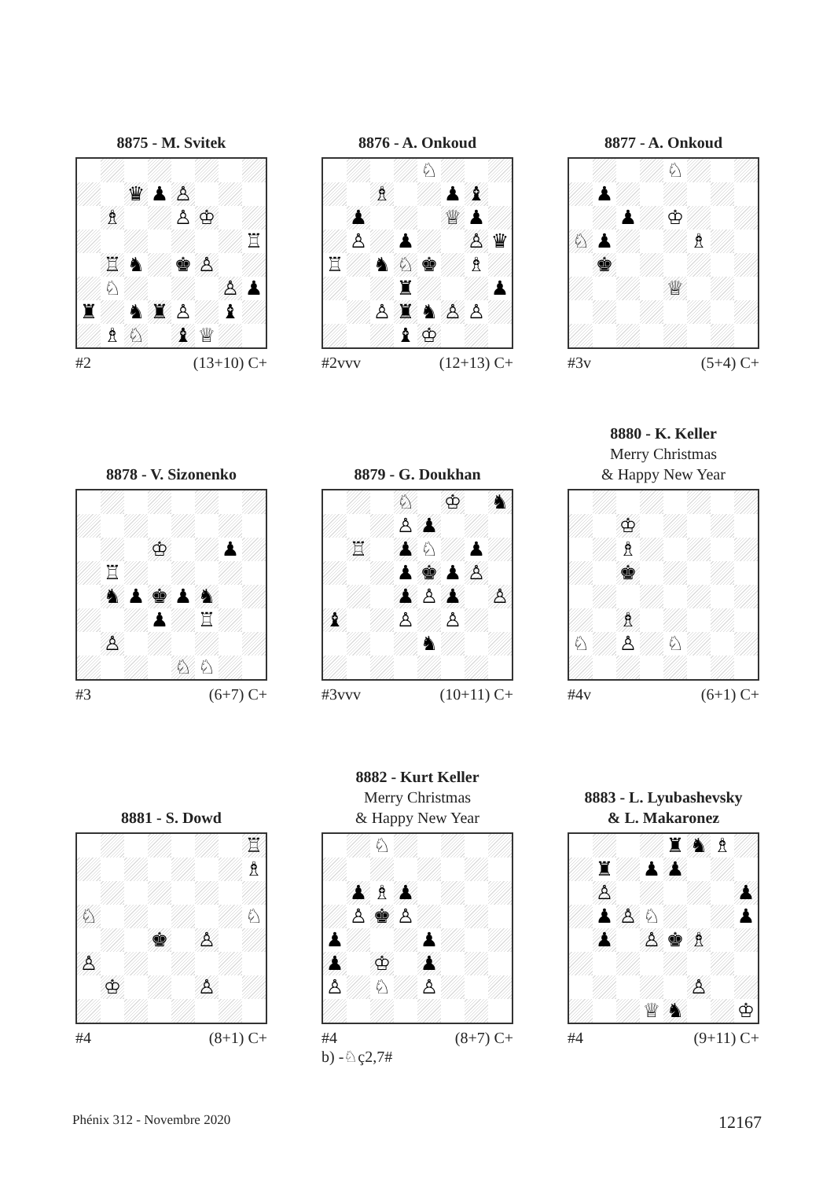8875 - M. Svitek 8876 - A. Onkoud 8877 - A. Onkoud
♛ ♟ ♙
♗ ♙ ♔
♖
♖ ♞ ♚ ♙
♘ ♙ ♟
♜ ♞ ♜ ♙ ♝
♗ ♘ ♝ ♕
#2 (13+10) C+
♘
♗ ♟ ♝
♟ ♕ ♟
♙ ♟ ♙ ♛
♖ ♞ ♘ ♚ ♗
♜ ♟
♙ ♜ ♞ ♙ ♙
♝ ♔
#2vvv (12+13) C+
♘
♟
♟ ♔
♘ ♟ ♗
♚
♕
#3v (5+4) C+
8878 - V. Sizonenko 8879 - G. Doukhan 8880 - K. Keller
Merry Christmas
& Happy New Year
♔ ♟
♖
♞ ♟ ♚ ♟ ♞
♟ ♖
♙
♘ ♘
#3 (6+7) C+
♘ ♔ ♞
♙ ♟
♖ ♟ ♘ ♟
♟ ♚ ♟ ♙
♟ ♙ ♟ ♙
♝ ♙ ♙
♞
#3vvv (10+11) C+
♔
♗
♚
♗
♘ ♙ ♘
#4v (6+1) C+
8881 - S. Dowd 8882 - Kurt Keller
Merry Christmas
& Happy New Year
8883 - L. Lyubashevsky
& L. Makaronez
♖
♗
♘ ♘
♚ ♙
♙
♔ ♙
#4 (8+1) C+
♘
♟ ♗ ♟
♙ ♚ ♙
♟ ♟
♟ ♔ ♟
♙ ♘ ♙
#4 (8+7) C+
b) -♘ç2,7#
♜ ♞ ♗
♜ ♟ ♟
♙ ♟
♟ ♙ ♘ ♟
♟ ♙ ♚ ♗
♙
♕ ♞ ♔
#4 (9+11) C+
Phénix 312 - Novembre 2020 12167